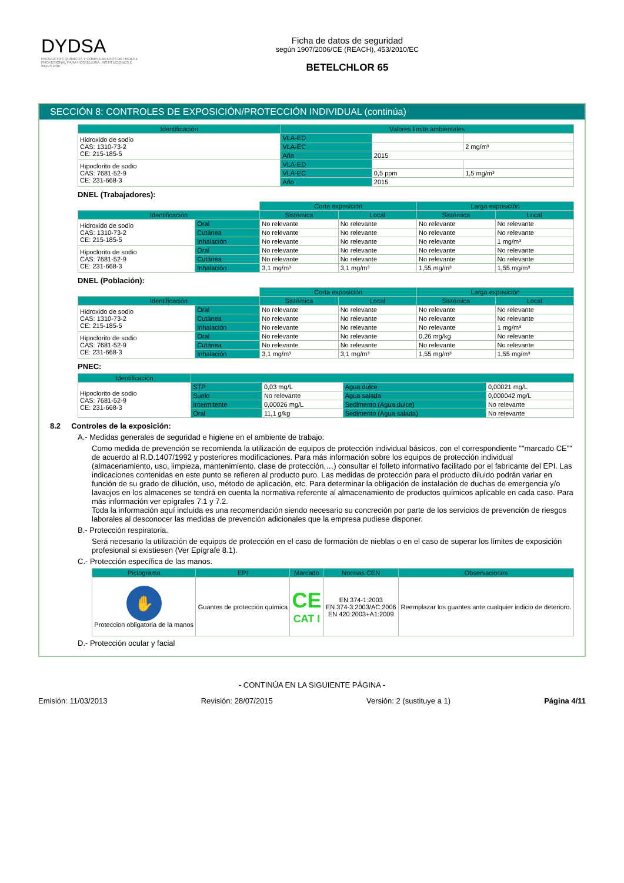DYDSA
PRODUCTOS QUÍMICOS Y COMPLEMENTOS DE HIGIENE PROFESIONAL PARA HOSTELERÍA, INSTITUCIONES E INDUSTRIA
Ficha de datos de seguridad
según 1907/2006/CE (REACH), 453/2010/EC
BETELCHLOR 65
SECCIÓN 8: CONTROLES DE EXPOSICIÓN/PROTECCIÓN INDIVIDUAL (continúa)
| Identificación | Valores límite ambientales | | |
| --- | --- | --- | --- |
| Hidroxido de sodio CAS: 1310-73-2 CE: 215-185-5 | VLA-ED | | |
| | VLA-EC | | 2 mg/m³ |
| | Año | 2015 | |
| Hipoclorito de sodio CAS: 7681-52-9 CE: 231-668-3 | VLA-ED | | |
| | VLA-EC | 0,5 ppm | 1,5 mg/m³ |
| | Año | 2015 | |
DNEL (Trabajadores):
| | | Corta exposición | | Larga exposición | |
| Identificación | | Sistémica | Local | Sistémica | Local |
| Hidroxido de sodio CAS: 1310-73-2 CE: 215-185-5 | Oral | No relevante | No relevante | No relevante | No relevante |
| | Cutánea | No relevante | No relevante | No relevante | No relevante |
| | Inhalación | No relevante | No relevante | No relevante | 1 mg/m³ |
| Hipoclorito de sodio CAS: 7681-52-9 CE: 231-668-3 | Oral | No relevante | No relevante | No relevante | No relevante |
| | Cutánea | No relevante | No relevante | No relevante | No relevante |
| | Inhalación | 3,1 mg/m³ | 3,1 mg/m³ | 1,55 mg/m³ | 1,55 mg/m³ |
DNEL (Población):
| | | Corta exposición | | Larga exposición | |
| Identificación | | Sistémica | Local | Sistémica | Local |
| Hidroxido de sodio CAS: 1310-73-2 CE: 215-185-5 | Oral | No relevante | No relevante | No relevante | No relevante |
| | Cutánea | No relevante | No relevante | No relevante | No relevante |
| | Inhalación | No relevante | No relevante | No relevante | 1 mg/m³ |
| Hipoclorito de sodio CAS: 7681-52-9 CE: 231-668-3 | Oral | No relevante | No relevante | 0,26 mg/kg | No relevante |
| | Cutánea | No relevante | No relevante | No relevante | No relevante |
| | Inhalación | 3,1 mg/m³ | 3,1 mg/m³ | 1,55 mg/m³ | 1,55 mg/m³ |
PNEC:
| Identificación | | | | |
| --- | --- | --- | --- | --- |
| Hipoclorito de sodio CAS: 7681-52-9 CE: 231-668-3 | STP | 0,03 mg/L | Agua dulce | 0,00021 mg/L |
| | Suelo | No relevante | Agua salada | 0,000042 mg/L |
| | Intermitente | 0,00026 mg/L | Sedimento (Agua dulce) | No relevante |
| | Oral | 11,1 g/kg | Sedimento (Agua salada) | No relevante |
8.2 Controles de la exposición:
A.- Medidas generales de seguridad e higiene en el ambiente de trabajo:
Como medida de prevención se recomienda la utilización de equipos de protección individual básicos, con el correspondiente ""marcado CE"" de acuerdo al R.D.1407/1992 y posteriores modificaciones. Para más información sobre los equipos de protección individual (almacenamiento, uso, limpieza, mantenimiento, clase de protección,…) consultar el folleto informativo facilitado por el fabricante del EPI. Las indicaciones contenidas en este punto se refieren al producto puro. Las medidas de protección para el producto diluido podrán variar en función de su grado de dilución, uso, método de aplicación, etc. Para determinar la obligación de instalación de duchas de emergencia y/o lavaojos en los almacenes se tendrá en cuenta la normativa referente al almacenamiento de productos químicos aplicable en cada caso. Para más información ver epígrafes 7.1 y 7.2.
Toda la información aquí incluida es una recomendación siendo necesario su concreción por parte de los servicios de prevención de riesgos laborales al desconocer las medidas de prevención adicionales que la empresa pudiese disponer.
B.- Protección respiratoria.
Será necesario la utilización de equipos de protección en el caso de formación de nieblas o en el caso de superar los límites de exposición profesional si existiesen (Ver Epígrafe 8.1).
C.- Protección específica de las manos.
| Pictograma | EPI | Marcado | Normas CEN | Observaciones |
| --- | --- | --- | --- | --- |
| ✋ Proteccion obligatoria de la manos | Guantes de protección química | CE CAT I | EN 374-1:2003 EN 374-3:2003/AC:2006 EN 420:2003+A1:2009 | Reemplazar los guantes ante cualquier indicio de deterioro. |
D.- Protección ocular y facial
- CONTINÚA EN LA SIGUIENTE PÁGINA -
Emisión: 11/03/2013 Revisión: 28/07/2015 Versión: 2 (sustituye a 1) Página 4/11